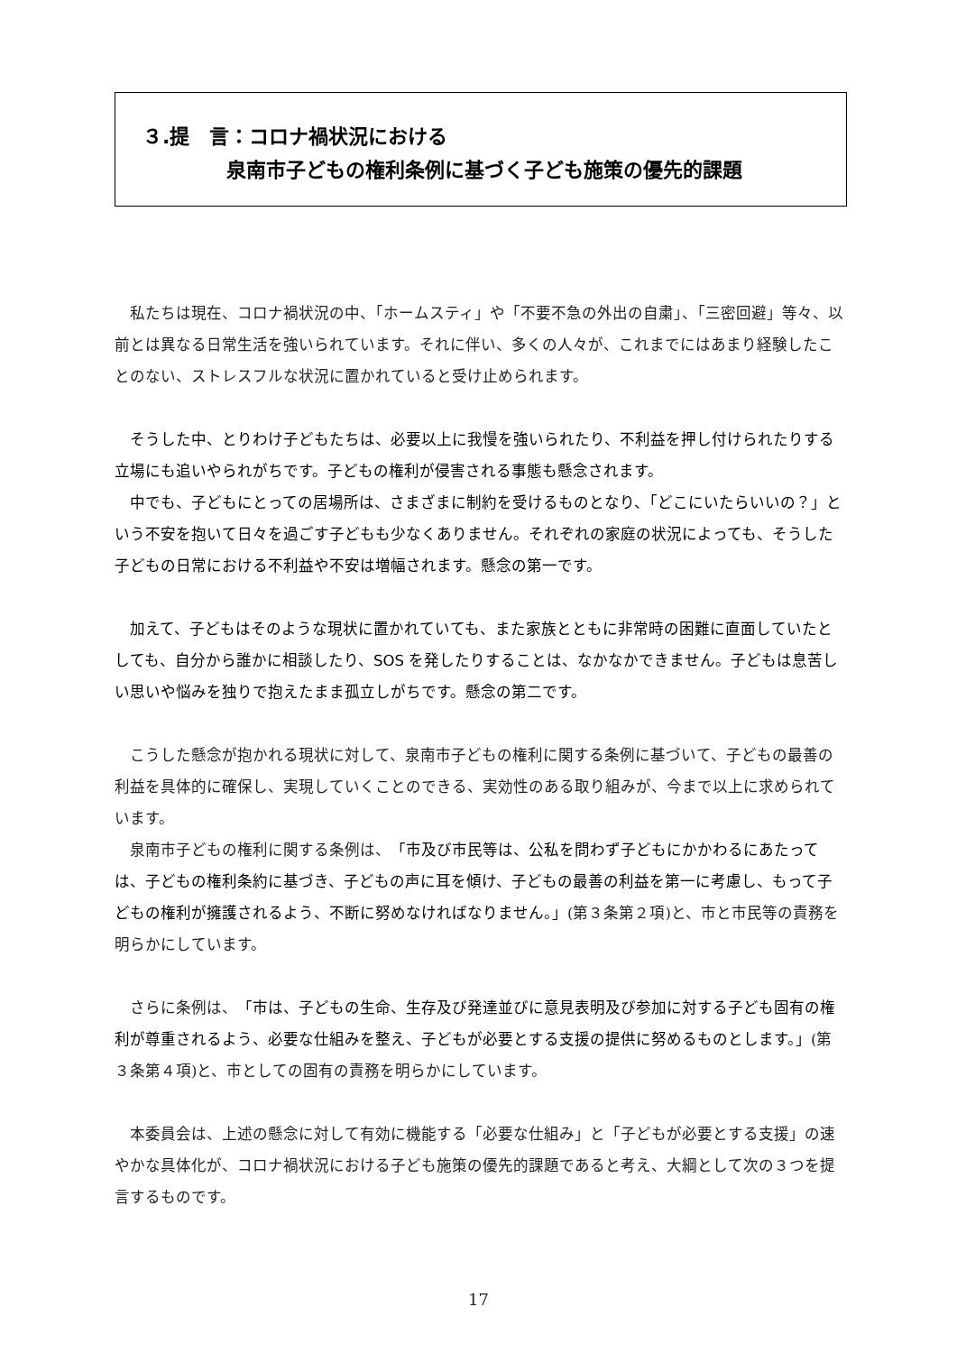３.提　言：コロナ禍状況における
泉南市子どもの権利条例に基づく子ども施策の優先的課題
私たちは現在、コロナ禍状況の中、「ホームスティ」や「不要不急の外出の自粛」、「三密回避」等々、以前とは異なる日常生活を強いられています。それに伴い、多くの人々が、これまでにはあまり経験したことのない、ストレスフルな状況に置かれていると受け止められます。
そうした中、とりわけ子どもたちは、必要以上に我慢を強いられたり、不利益を押し付けられたりする立場にも追いやられがちです。子どもの権利が侵害される事態も懸念されます。
中でも、子どもにとっての居場所は、さまざまに制約を受けるものとなり、「どこにいたらいいの？」という不安を抱いて日々を過ごす子どもも少なくありません。それぞれの家庭の状況によっても、そうした子どもの日常における不利益や不安は増幅されます。懸念の第一です。
加えて、子どもはそのような現状に置かれていても、また家族とともに非常時の困難に直面していたとしても、自分から誰かに相談したり、SOS を発したりすることは、なかなかできません。子どもは息苦しい思いや悩みを独りで抱えたまま孤立しがちです。懸念の第二です。
こうした懸念が抱かれる現状に対して、泉南市子どもの権利に関する条例に基づいて、子どもの最善の利益を具体的に確保し、実現していくことのできる、実効性のある取り組みが、今まで以上に求められています。
泉南市子どもの権利に関する条例は、「市及び市民等は、公私を問わず子どもにかかわるにあたっては、子どもの権利条約に基づき、子どもの声に耳を傾け、子どもの最善の利益を第一に考慮し、もって子どもの権利が擁護されるよう、不断に努めなければなりません。」(第３条第２項)と、市と市民等の責務を明らかにしています。
さらに条例は、「市は、子どもの生命、生存及び発達並びに意見表明及び参加に対する子ども固有の権利が尊重されるよう、必要な仕組みを整え、子どもが必要とする支援の提供に努めるものとします。」(第３条第４項)と、市としての固有の責務を明らかにしています。
本委員会は、上述の懸念に対して有効に機能する「必要な仕組み」と「子どもが必要とする支援」の速やかな具体化が、コロナ禍状況における子ども施策の優先的課題であると考え、大綱として次の３つを提言するものです。
17